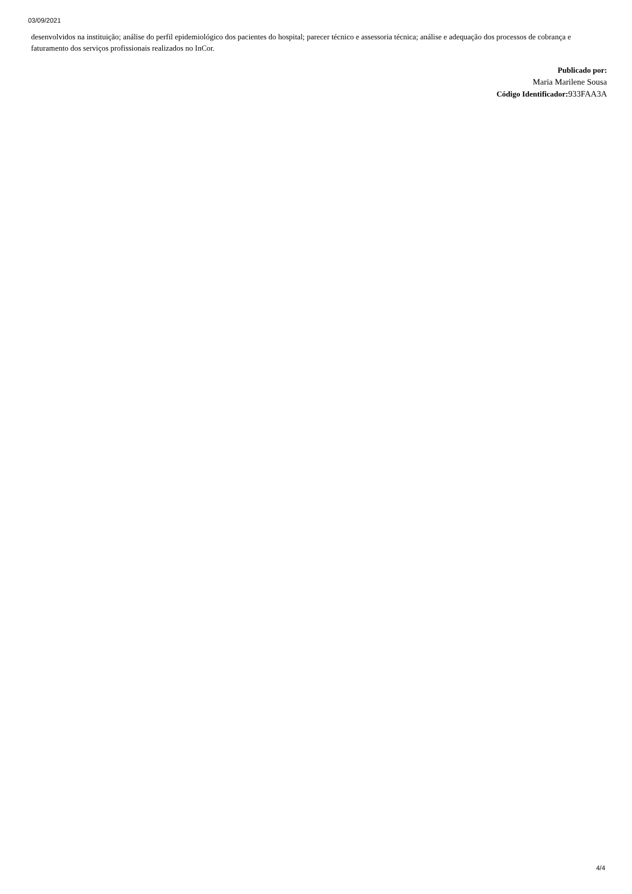03/09/2021
desenvolvidos na instituição; análise do perfil epidemiológico dos pacientes do hospital; parecer técnico e assessoria técnica; análise e adequação dos processos de cobrança e faturamento dos serviços profissionais realizados no InCor.
Publicado por:
Maria Marilene Sousa
Código Identificador: 933FAA3A
4/4